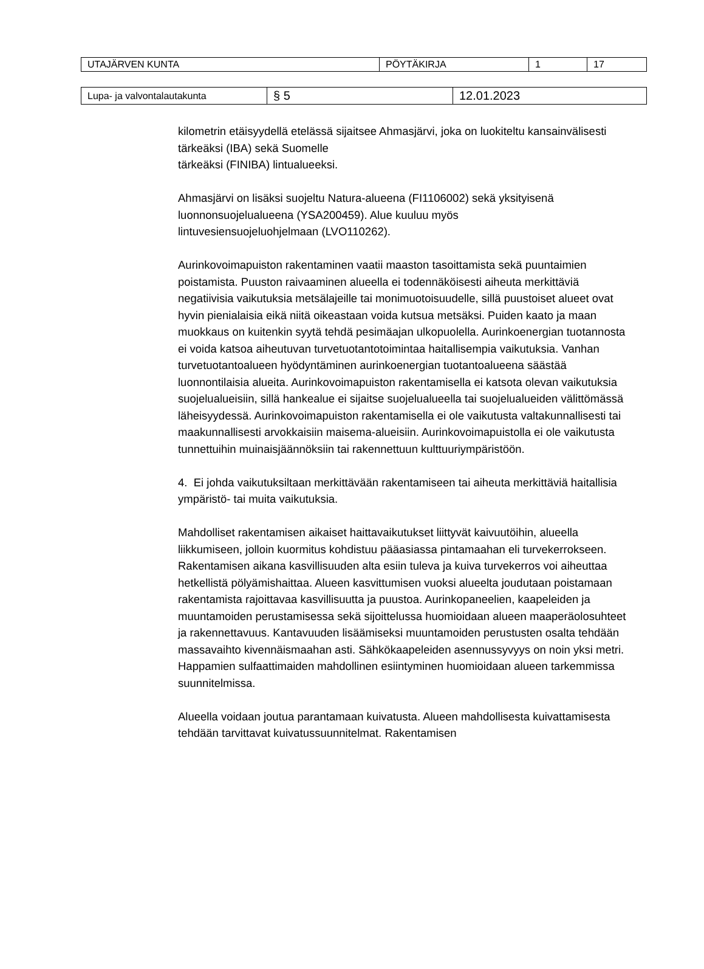| UTAJÄRVEN KUNTA | PÖYTÄKIRJA | 1 | 17 |
| Lupa- ja valvontalautakunta | § 5 | 12.01.2023 |
kilometrin etäisyydellä etelässä sijaitsee Ahmasjärvi, joka on luokiteltu kansainvälisesti tärkeäksi (IBA) sekä Suomelle
tärkeäksi (FINIBA) lintualueeksi.
Ahmasjärvi on lisäksi suojeltu Natura-alueena (FI1106002) sekä yksityisenä luonnonsuojelualueena (YSA200459). Alue kuuluu myös
lintuvesiensuojeluohjelmaan (LVO110262).
Aurinkovoimapuiston rakentaminen vaatii maaston tasoittamista sekä puuntaimien poistamista. Puuston raivaaminen alueella ei todennäköisesti aiheuta merkittäviä negatiivisia vaikutuksia metsälajeille tai monimuotoisuudelle, sillä puustoiset alueet ovat hyvin pienialaisia eikä niitä oikeastaan voida kutsua metsäksi. Puiden kaato ja maan muokkaus on kuitenkin syytä tehdä pesimäajan ulkopuolella. Aurinkoenergian tuotannosta ei voida katsoa aiheutuvan turvetuotantotoimintaa haitallisempia vaikutuksia. Vanhan turvetuotantoalueen hyödyntäminen aurinkoenergian tuotantoalueena säästää luonnontilaisia alueita. Aurinkovoimapuiston rakentamisella ei katsota olevan vaikutuksia suojelualueisiin, sillä hankealue ei sijaitse suojelualueella tai suojelualueiden välittömässä läheisyydessä. Aurinkovoimapuiston rakentamisella ei ole vaikutusta valtakunnallisesti tai maakunnallisesti arvokkaisiin maisema-alueisiin. Aurinkovoimapuistolla ei ole vaikutusta tunnettuihin muinaisjäännöksiin tai rakennettuun kulttuuriympäristöön.
4. Ei johda vaikutuksiltaan merkittävään rakentamiseen tai aiheuta merkittäviä haitallisia ympäristö- tai muita vaikutuksia.
Mahdolliset rakentamisen aikaiset haittavaikutukset liittyvät kaivuutöihin, alueella liikkumiseen, jolloin kuormitus kohdistuu pääasiassa pintamaahan eli turvekerrokseen. Rakentamisen aikana kasvillisuuden alta esiin tuleva ja kuiva turvekerros voi aiheuttaa hetkellistä pölyämishaittaa. Alueen kasvittumisen vuoksi alueelta joudutaan poistamaan rakentamista rajoittavaa kasvillisuutta ja puustoa. Aurinkopaneelien, kaapeleiden ja muuntamoiden perustamisessa sekä sijoittelussa huomioidaan alueen maaperäolosuhteet ja rakennettavuus. Kantavuuden lisäämiseksi muuntamoiden perustusten osalta tehdään massavaihto kivennäismaahan asti. Sähkökaapeleiden asennussyvyys on noin yksi metri. Happamien sulfaattimaiden mahdollinen esiintyminen huomioidaan alueen tarkemmissa suunnitelmissa.
Alueella voidaan joutua parantamaan kuivatusta. Alueen mahdollisesta kuivattamisesta tehdään tarvittavat kuivatussuunnitelmat. Rakentamisen